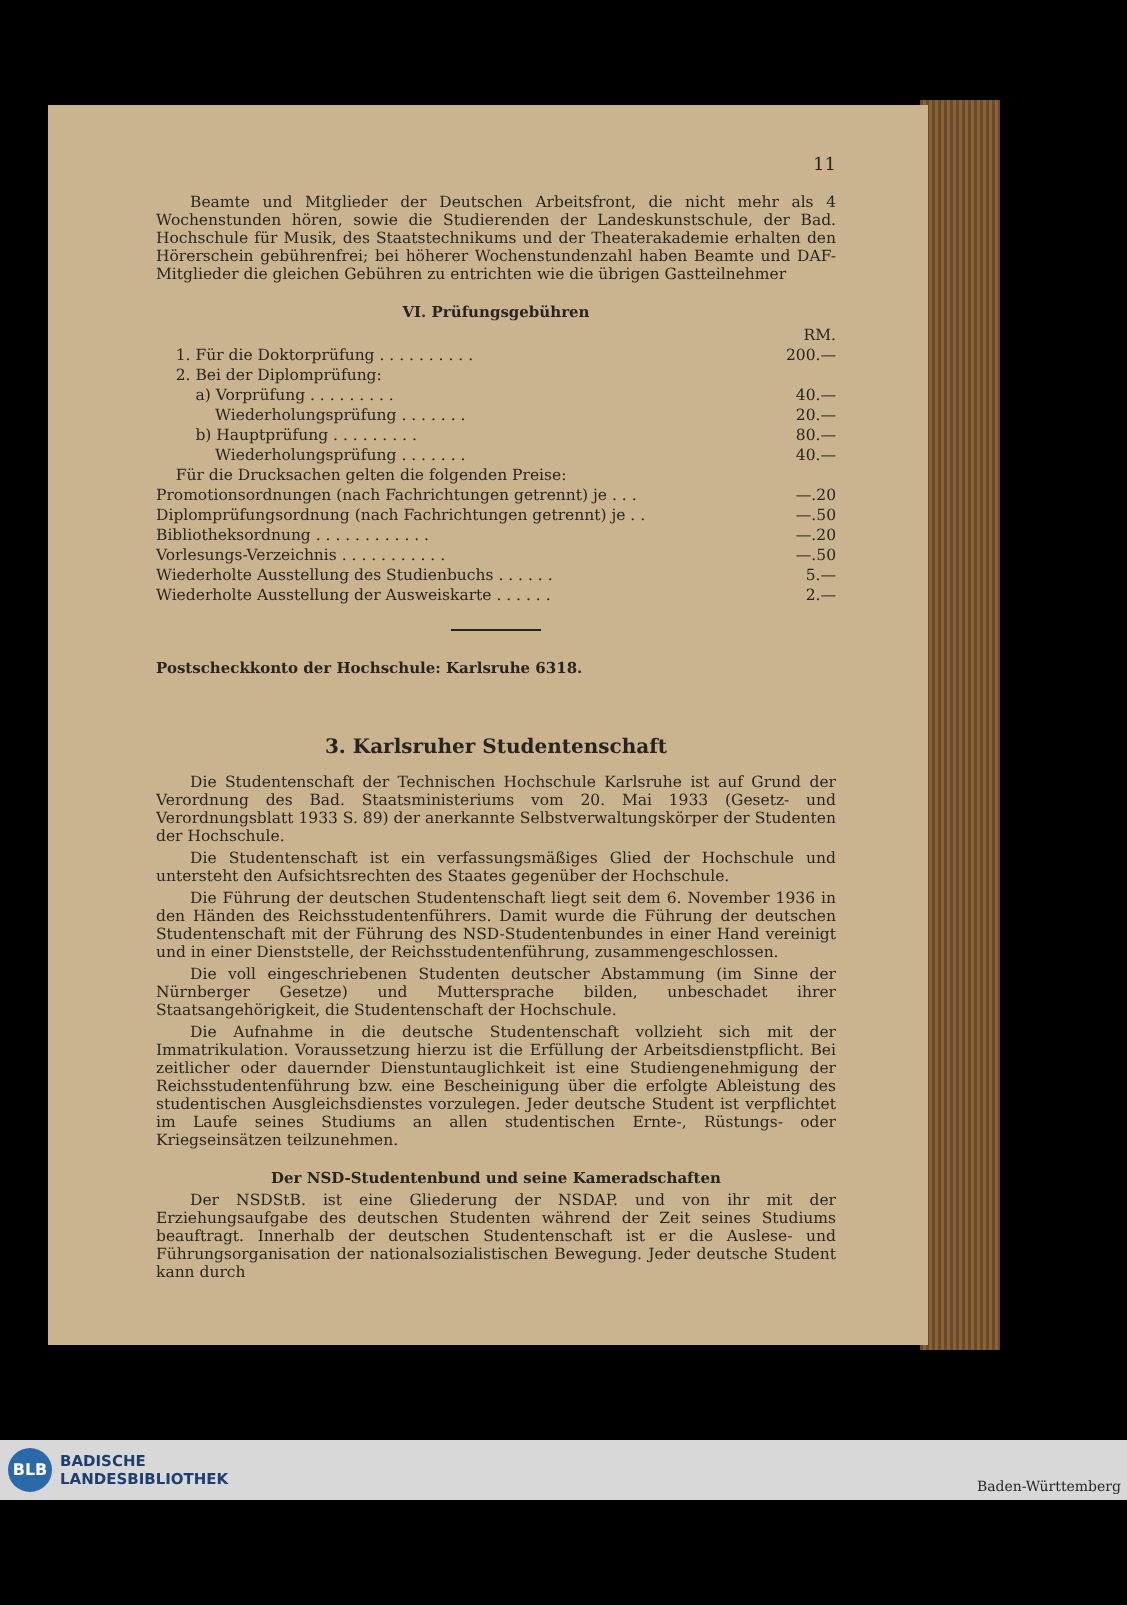11
Beamte und Mitglieder der Deutschen Arbeitsfront, die nicht mehr als 4 Wochenstunden hören, sowie die Studierenden der Landeskunstschule, der Bad. Hochschule für Musik, des Staatstechnikums und der Theaterakademie erhalten den Hörerschein gebührenfrei; bei höherer Wochenstundenzahl haben Beamte und DAF-Mitglieder die gleichen Gebühren zu entrichten wie die übrigen Gastteilnehmer
VI. Prüfungsgebühren
| | RM. |
| 1. Für die Doktorprüfung . . . . . . . . . . | 200.— |
| 2. Bei der Diplomprüfung: | |
| a) Vorprüfung . . . . . . . . . | 40.— |
| Wiederholungsprüfung . . . . . . . | 20.— |
| b) Hauptprüfung . . . . . . . . . | 80.— |
| Wiederholungsprüfung . . . . . . . | 40.— |
| Für die Drucksachen gelten die folgenden Preise: | |
| Promotionsordnungen (nach Fachrichtungen getrennt) je . . . | —.20 |
| Diplomprüfungsordnung (nach Fachrichtungen getrennt) je . . | —.50 |
| Bibliotheksordnung . . . . . . . . . . . . | —.20 |
| Vorlesungs-Verzeichnis . . . . . . . . . . . | —.50 |
| Wiederholte Ausstellung des Studienbuchs . . . . . . | 5.— |
| Wiederholte Ausstellung der Ausweiskarte . . . . . . | 2.— |
Postscheckkonto der Hochschule: Karlsruhe 6318.
3. Karlsruher Studentenschaft
Die Studentenschaft der Technischen Hochschule Karlsruhe ist auf Grund der Verordnung des Bad. Staatsministeriums vom 20. Mai 1933 (Gesetz- und Verordnungsblatt 1933 S. 89) der anerkannte Selbstverwaltungskörper der Studenten der Hochschule.
Die Studentenschaft ist ein verfassungsmäßiges Glied der Hochschule und untersteht den Aufsichtsrechten des Staates gegenüber der Hochschule.
Die Führung der deutschen Studentenschaft liegt seit dem 6. November 1936 in den Händen des Reichsstudentenführers. Damit wurde die Führung der deutschen Studentenschaft mit der Führung des NSD-Studentenbundes in einer Hand vereinigt und in einer Dienststelle, der Reichsstudentenführung, zusammengeschlossen.
Die voll eingeschriebenen Studenten deutscher Abstammung (im Sinne der Nürnberger Gesetze) und Muttersprache bilden, unbeschadet ihrer Staatsangehörigkeit, die Studentenschaft der Hochschule.
Die Aufnahme in die deutsche Studentenschaft vollzieht sich mit der Immatrikulation. Voraussetzung hierzu ist die Erfüllung der Arbeitsdienstpflicht. Bei zeitlicher oder dauernder Dienstuntauglichkeit ist eine Studiengenehmigung der Reichsstudentenführung bzw. eine Bescheinigung über die erfolgte Ableistung des studentischen Ausgleichsdienstes vorzulegen. Jeder deutsche Student ist verpflichtet im Laufe seines Studiums an allen studentischen Ernte-, Rüstungs- oder Kriegseinsätzen teilzunehmen.
Der NSD-Studentenbund und seine Kameradschaften
Der NSDStB. ist eine Gliederung der NSDAP. und von ihr mit der Erziehungsaufgabe des deutschen Studenten während der Zeit seines Studiums beauftragt. Innerhalb der deutschen Studentenschaft ist er die Auslese- und Führungsorganisation der nationalsozialistischen Bewegung. Jeder deutsche Student kann durch
BLB BADISCHE
LANDESBIBLIOTHEK
Baden-Württemberg